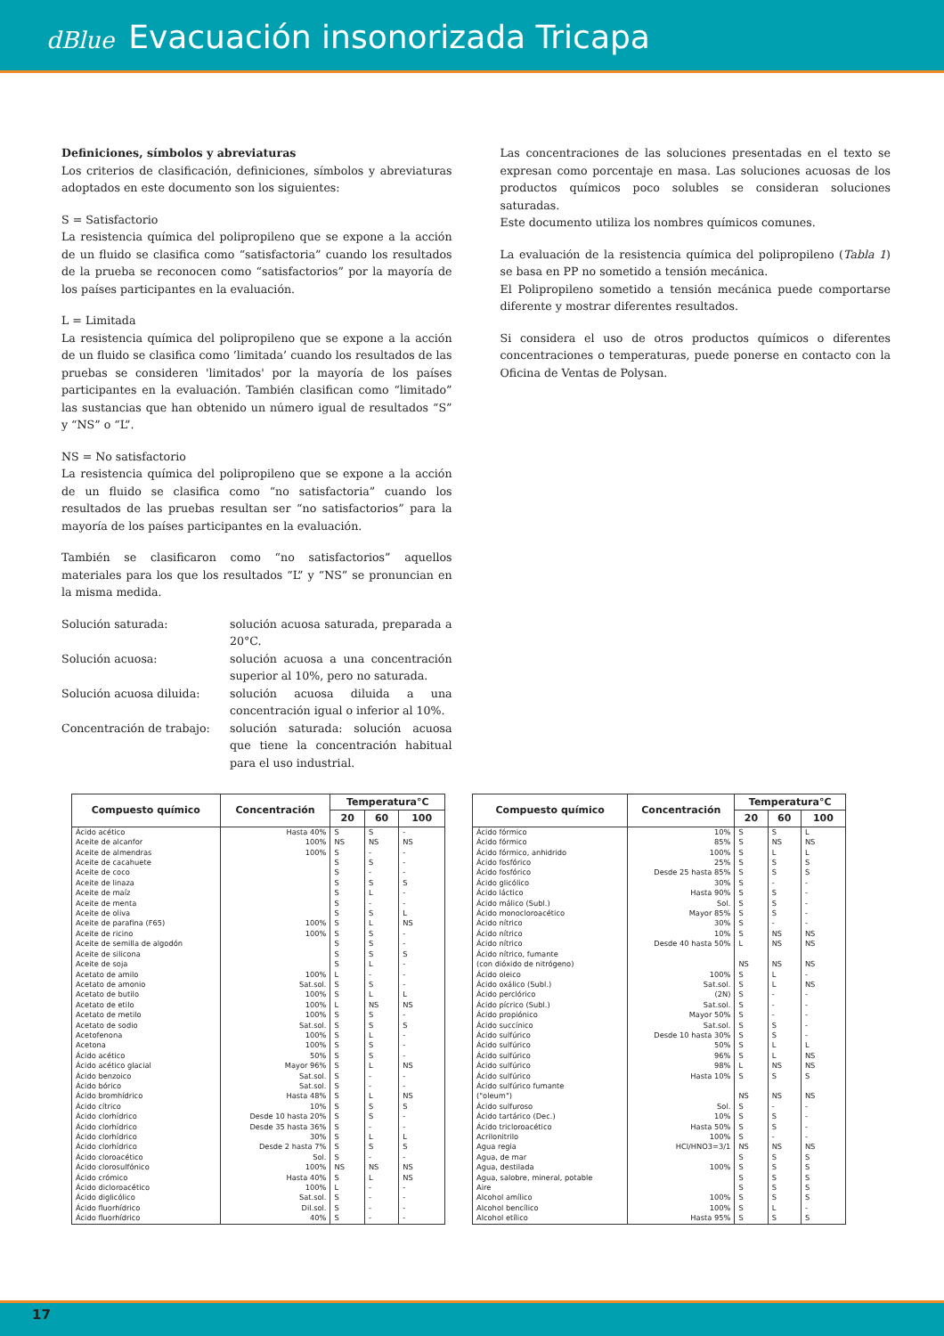dBlue Evacuación insonorizada Tricapa
Definiciones, símbolos y abreviaturas
Los criterios de clasificación, definiciones, símbolos y abreviaturas adoptados en este documento son los siguientes:
S = Satisfactorio
La resistencia química del polipropileno que se expone a la acción de un fluido se clasifica como “satisfactoria” cuando los resultados de la prueba se reconocen como “satisfactorios” por la mayoría de los países participantes en la evaluación.
L = Limitada
La resistencia química del polipropileno que se expone a la acción de un fluido se clasifica como ’limitada’ cuando los resultados de las pruebas se consideren 'limitados' por la mayoría de los países participantes en la evaluación. También clasifican como “limitado” las sustancias que han obtenido un número igual de resultados “S” y “NS” o “L”.
NS = No satisfactorio
La resistencia química del polipropileno que se expone a la acción de un fluido se clasifica como “no satisfactoria” cuando los resultados de las pruebas resultan ser “no satisfactorios” para la mayoría de los países participantes en la evaluación.
También se clasificaron como “no satisfactorios” aquellos materiales para los que los resultados “L” y “NS” se pronuncian en la misma medida.
Solución saturada: solución acuosa saturada, preparada a 20°C.
Solución acuosa: solución acuosa a una concentración superior al 10%, pero no saturada.
Solución acuosa diluida: solución acuosa diluida a una concentración igual o inferior al 10%.
Concentración de trabajo: solución saturada: solución acuosa que tiene la concentración habitual para el uso industrial.
Las concentraciones de las soluciones presentadas en el texto se expresan como porcentaje en masa. Las soluciones acuosas de los productos químicos poco solubles se consideran soluciones saturadas.
Este documento utiliza los nombres químicos comunes.
La evaluación de la resistencia química del polipropileno (Tabla 1) se basa en PP no sometido a tensión mecánica.
El Polipropileno sometido a tensión mecánica puede comportarse diferente y mostrar diferentes resultados.
Si considera el uso de otros productos químicos o diferentes concentraciones o temperaturas, puede ponerse en contacto con la Oficina de Ventas de Polysan.
| Compuesto químico | Concentración | Temperatura°C | | |
| --- | --- | --- | --- | --- |
| | | 20 | 60 | 100 |
| Ácido acético Aceite de alcanfor Aceite de almendras Aceite de cacahuete Aceite de coco Aceite de linaza Aceite de maíz Aceite de menta Aceite de oliva Aceite de parafina (F65) Aceite de ricino Aceite de semilla de algodón Aceite de silicona Aceite de soja Acetato de amilo Acetato de amonio Acetato de butilo Acetato de etilo Acetato de metilo Acetato de sodio Acetofenona Acetona Ácido acético Ácido acético glacial Ácido benzoico Ácido bórico Ácido bromhídrico Ácido cítrico Ácido clorhídrico Ácido clorhídrico Ácido clorhídrico Ácido clorhídrico Ácido cloroacético Ácido clorosulfónico Ácido crómico Ácido dicloroacético Ácido diglicólico Ácido fluorhídrico Ácido fluorhídrico | Hasta 40% 100% 100% 100% 100% 100% Sat.sol. 100% 100% 100% Sat.sol. 100% 100% 50% Mayor 96% Sat.sol. Sat.sol. Hasta 48% 10% Desde 10 hasta 20% Desde 35 hasta 36% 30% Desde 2 hasta 7% Sol. 100% Hasta 40% 100% Sat.sol. Dil.sol. 40% | S NS S S S S S S S S S S S S L S S L S S S S S S S S S S S S S S S NS S L S S S | S NS - S - S L - S L S S S L - S L NS S S L S S L - - L S S - L S - NS L - - - - | - NS - - - S - - L NS - - S - - - L NS - S - - - NS - - NS S - - L S - NS NS - - - - |
| Compuesto químico | Concentración | Temperatura°C | | |
| --- | --- | --- | --- | --- |
| | | 20 | 60 | 100 |
| Ácido fórmico Ácido fórmico Ácido fórmico, anhidrido Ácido fosfórico Ácido fosfórico Ácido glicólico Ácido láctico Ácido málico (Subl.) Ácido monocloroacético Ácido nítrico Ácido nítrico Ácido nítrico Ácido nítrico, fumante (con dióxido de nitrógeno) Ácido oleico Ácido oxálico (Subl.) Ácido perclórico Ácido pícrico (Subl.) Ácido propiónico Ácido succínico Ácido sulfúrico Ácido sulfúrico Ácido sulfúrico Ácido sulfúrico Ácido sulfúrico Ácido sulfúrico fumante ("oleum") Ácido sulfuroso Ácido tartárico (Dec.) Ácido tricloroacético Acrilonitrilo Agua regia Agua, de mar Agua, destilada Agua, salobre, mineral, potable Aire Alcohol amílico Alcohol bencílico Alcohol etílico | 10% 85% 100% 25% Desde 25 hasta 85% 30% Hasta 90% Sol. Mayor 85% 30% 10% Desde 40 hasta 50% 100% Sat.sol. (2N) Sat.sol. Mayor 50% Sat.sol. Desde 10 hasta 30% 50% 96% 98% Hasta 10% Sol. 10% Hasta 50% 100% HCl/HNO3=3/1 100% 100% 100% Hasta 95% | S S S S S S S S S S S L NS S S S S S S S S S L S NS S S S S NS S S S S S S S | S NS L S S - S S S - NS NS NS L L - - - S S L L NS S NS - S S - NS S S S S S L S | L NS L S S - - - - - NS NS NS - NS - - - - - L NS NS S NS - - - - NS S S S S S - S |
17